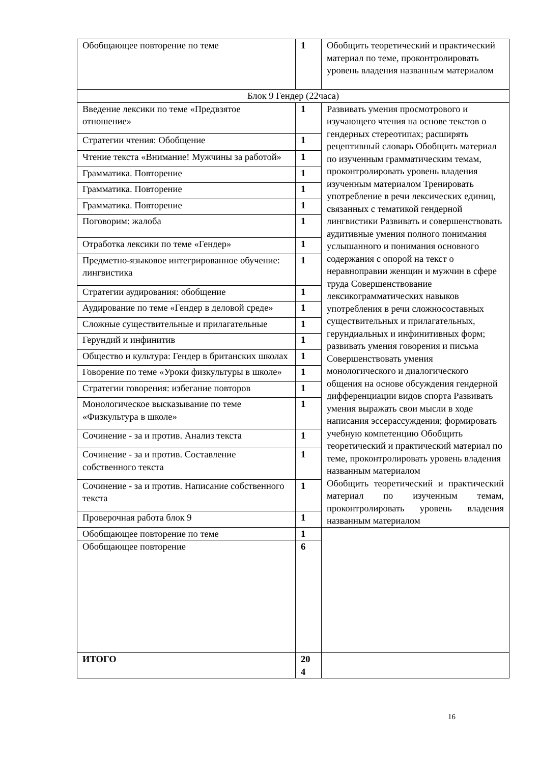| Обобщающее повторение по теме | 1 | Обобщить теоретический и практический материал по теме, проконтролировать уровень владения названным материалом |
| Блок 9 Гендер (22часа) | | |
| Введение лексики по теме «Предвзятое отношение» | 1 | Развивать умения просмотрового и изучающего чтения на основе текстов о гендерных стереотипах; расширять рецептивный словарь Обобщить материал по изученным грамматическим темам, проконтролировать уровень владения изученным материалом Тренировать употребление в речи лексических единиц, связанных с тематикой гендерной лингвистики Развивать и совершенствовать аудитивные умения полного понимания услышанного и понимания основного содержания с опорой на текст о неравноправии женщин и мужчин в сфере труда Совершенствование лексикограмматических навыков употребления в речи сложносоставных существительных и прилагательных, герундиальных и инфинитивных форм; развивать умения говорения и письма Совершенствовать умения монологического и диалогического общения на основе обсуждения гендерной дифференциации видов спорта Развивать умения выражать свои мысли в ходе написания эссерассуждения; формировать учебную компетенцию Обобщить теоретический и практический материал по теме, проконтролировать уровень владения названным материалом Обобщить теоретический и практический материал по изученным темам, проконтролировать уровень владения названным материалом |
| Стратегии чтения: Обобщение | 1 | |
| Чтение текста «Внимание! Мужчины за работой» | 1 | |
| Грамматика. Повторение | 1 | |
| Грамматика. Повторение | 1 | |
| Грамматика. Повторение | 1 | |
| Поговорим: жалоба | 1 | |
| Отработка лексики по теме «Гендер» | 1 | |
| Предметно-языковое интегрированное обучение: лингвистика | 1 | |
| Стратегии аудирования: обобщение | 1 | |
| Аудирование по теме «Гендер в деловой среде» | 1 | |
| Сложные существительные и прилагательные | 1 | |
| Герундий и инфинитив | 1 | |
| Общество и культура: Гендер в британских школах | 1 | |
| Говорение по теме «Уроки физкультуры в школе» | 1 | |
| Стратегии говорения: избегание повторов | 1 | |
| Монологическое высказывание по теме «Физкультура в школе» | 1 | |
| Сочинение - за и против. Анализ текста | 1 | |
| Сочинение - за и против. Составление собственного текста | 1 | |
| Сочинение - за и против. Написание собственного текста | 1 | |
| Проверочная работа блок 9 | 1 | |
| Обобщающее повторение по теме | 1 | |
| Обобщающее повторение | 6 | |
| ИТОГО | 20 4 | |
16